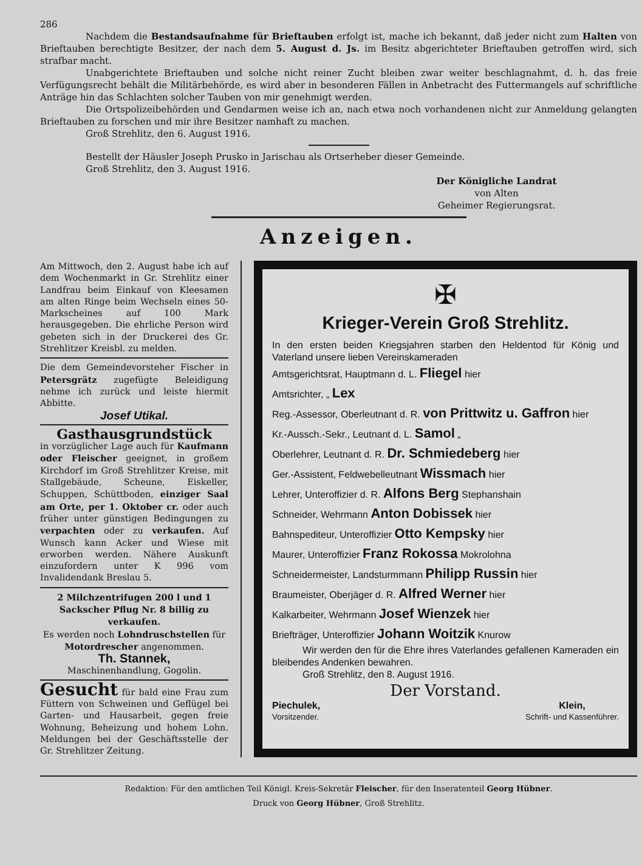286
Nachdem die Bestandsaufnahme für Brieftauben erfolgt ist, mache ich bekannt, daß jeder nicht zum Halten von Brieftauben berechtigte Besitzer, der nach dem 5. August d. Js. im Besitz abgerichteter Brieftauben getroffen wird, sich strafbar macht.
Unabgerichtete Brieftauben und solche nicht reiner Zucht bleiben zwar weiter beschlagnahmt, d. h. das freie Verfügungsrecht behält die Militärbehörde, es wird aber in besonderen Fällen in Anbetracht des Futtermangels auf schriftliche Anträge hin das Schlachten solcher Tauben von mir genehmigt werden.
Die Ortspolizeibehörden und Gendarmen weise ich an, nach etwa noch vorhandenen nicht zur Anmeldung gelangten Brieftauben zu forschen und mir ihre Besitzer namhaft zu machen.
Groß Strehlitz, den 6. August 1916.
Bestellt der Häusler Joseph Prusko in Jarischau als Ortserheber dieser Gemeinde.
Groß Strehlitz, den 3. August 1916.
Der Königliche Landrat
von Alten
Geheimer Regierungsrat.
Anzeigen.
Am Mittwoch, den 2. August habe ich auf dem Wochenmarkt in Gr. Strehlitz einer Landfrau beim Einkauf von Kleesamen am alten Ringe beim Wechseln eines 50-Markscheines auf 100 Mark herausgegeben. Die ehrliche Person wird gebeten sich in der Druckerei des Gr. Strehlitzer Kreisbl. zu melden.
Die dem Gemeindevorsteher Fischer in Petersgrätz zugefügte Beleidigung nehme ich zurück und leiste hiermit Abbitte.
Josef Utikal.
Gasthausgrundstück
in vorzüglicher Lage auch für Kaufmann oder Fleischer geeignet, in großem Kirchdorf im Groß Strehlitzer Kreise, mit Stallgebäude, Scheune, Eiskeller, Schuppen, Schüttboden, einziger Saal am Orte, per 1. Oktober cr. oder auch früher unter günstigen Bedingungen zu verpachten oder zu verkaufen. Auf Wunsch kann Acker und Wiese mit erworben werden. Nähere Auskunft einzufordern unter K 996 vom Invalidendank Breslau 5.
2 Milchzentrifugen 200 l und 1 Sackscher Pflug Nr. 8 billig zu verkaufen.
Es werden noch Lohndruschstellen für Motordrescher angenommen.
Th. Stannek,
Maschinenhandlung, Gogolin.
Gesucht für bald eine Frau zum Füttern von Schweinen und Geflügel bei Garten- und Hausarbeit, gegen freie Wohnung, Beheizung und hohem Lohn. Meldungen bei der Geschäftsstelle der Gr. Strehlitzer Zeitung.
✠
Krieger-Verein Groß Strehlitz.
In den ersten beiden Kriegsjahren starben den Heldentod für König und Vaterland unsere lieben Vereinskameraden
Amtsgerichtsrat, Hauptmann d. L. Fliegel hier
Amtsrichter, „ Lex
Reg.-Assessor, Oberleutnant d. R. von Prittwitz u. Gaffron hier
Kr.-Aussch.-Sekr., Leutnant d. L. Samol „
Oberlehrer, Leutnant d. R. Dr. Schmiedeberg hier
Ger.-Assistent, Feldwebelleutnant Wissmach hier
Lehrer, Unteroffizier d. R. Alfons Berg Stephanshain
Schneider, Wehrmann Anton Dobissek hier
Bahnspediteur, Unteroffizier Otto Kempsky hier
Maurer, Unteroffizier Franz Rokossa Mokrolohna
Schneidermeister, Landsturmmann Philipp Russin hier
Braumeister, Oberjäger d. R. Alfred Werner hier
Kalkarbeiter, Wehrmann Josef Wienzek hier
Briefträger, Unteroffizier Johann Woitzik Knurow
Wir werden den für die Ehre ihres Vaterlandes gefallenen Kameraden ein bleibendes Andenken bewahren.
Groß Strehlitz, den 8. August 1916.
Der Vorstand.
Piechulek,
Vorsitzender.
Klein,
Schrift- und Kassenführer.
Redaktion: Für den amtlichen Teil Königl. Kreis-Sekretär Fleischer, für den Inseratenteil Georg Hübner.
Druck von Georg Hübner, Groß Strehlitz.